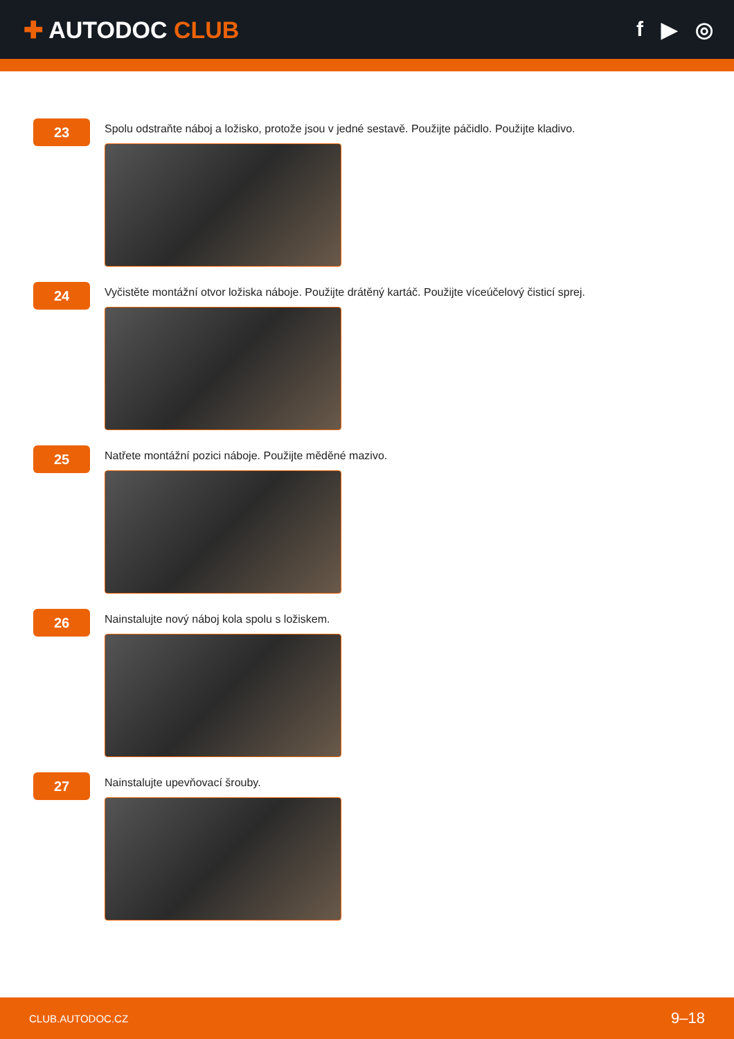✚ AUTODOC CLUB f ▶ ◎
23
Spolu odstraňte náboj a ložisko, protože jsou v jedné sestavě. Použijte páčidlo. Použijte kladivo.
24
Vyčistěte montážní otvor ložiska náboje. Použijte drátěný kartáč. Použijte víceúčelový čisticí sprej.
25
Natřete montážní pozici náboje. Použijte měděné mazivo.
26
Nainstalujte nový náboj kola spolu s ložiskem.
27
Nainstalujte upevňovací šrouby.
CLUB.AUTODOC.CZ 9–18